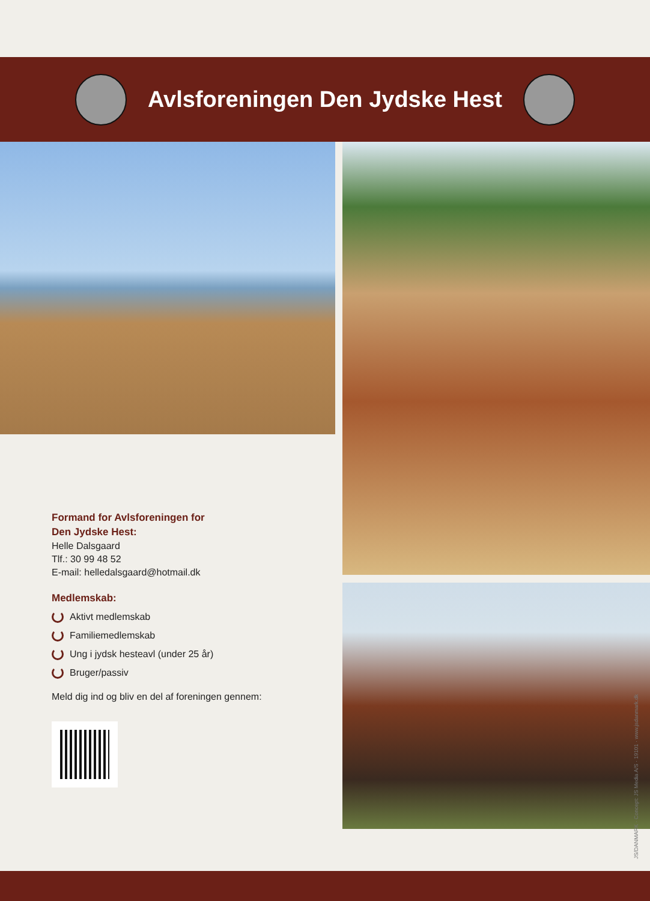Avlsforeningen Den Jydske Hest
Formand for Avlsforeningen for
Den Jydske Hest:
Helle Dalsgaard
Tlf.: 30 99 48 52
E-mail: helledalsgaard@hotmail.dk
Medlemskab:
Aktivt medlemskab
Familiemedlemskab
Ung i jydsk hesteavl (under 25 år)
Bruger/passiv
Meld dig ind og bliv en del af foreningen gennem:
JS/DANMARK · Concept: JS Media A/S · 19101 · www.jsdanmark.dk